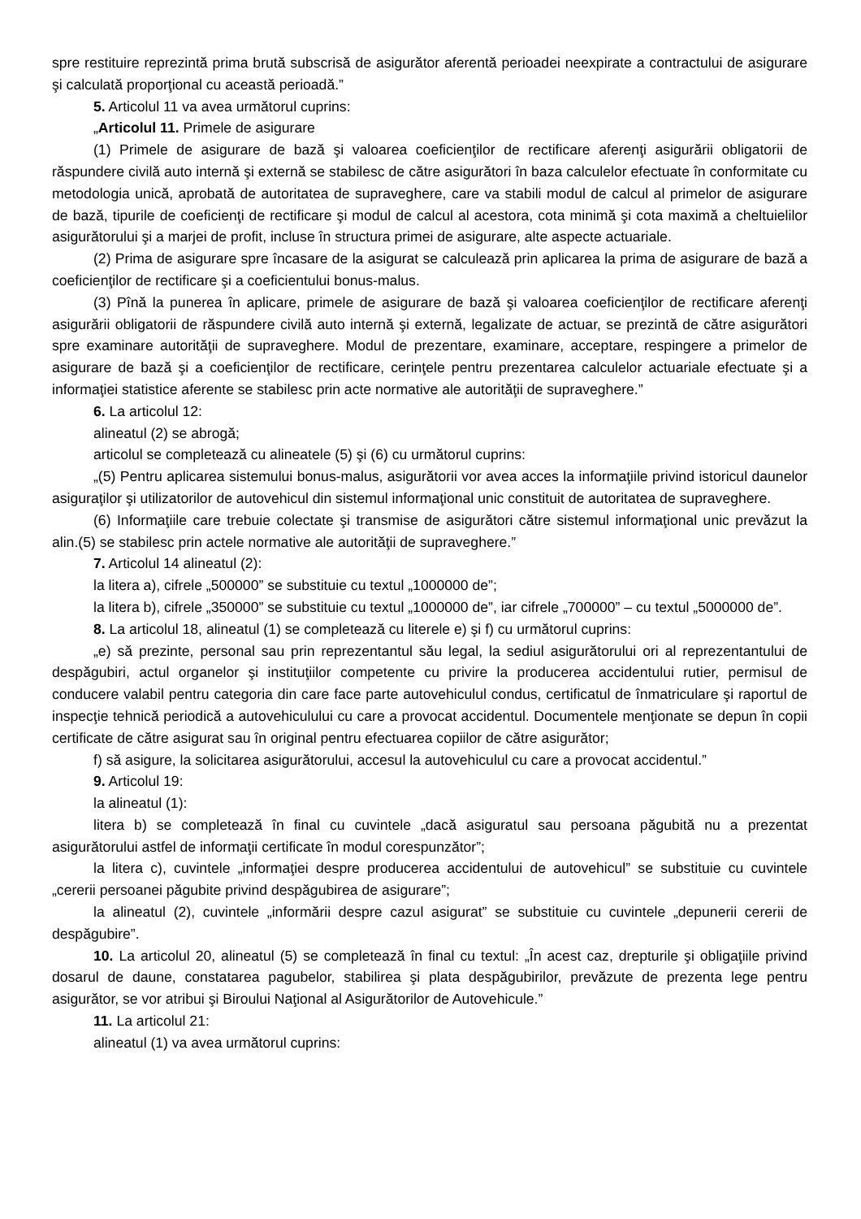spre restituire reprezintă prima brută subscrisă de asigurător aferentă perioadei neexpirate a contractului de asigurare şi calculată proporţional cu această perioadă.”
5. Articolul 11 va avea următorul cuprins:
„Articolul 11. Primele de asigurare
(1) Primele de asigurare de bază şi valoarea coeficienţilor de rectificare aferenţi asigurării obligatorii de răspundere civilă auto internă şi externă se stabilesc de către asigurători în baza calculelor efectuate în conformitate cu metodologia unică, aprobată de autoritatea de supraveghere, care va stabili modul de calcul al primelor de asigurare de bază, tipurile de coeficienţi de rectificare şi modul de calcul al acestora, cota minimă şi cota maximă a cheltuielilor asigurătorului şi a marjei de profit, incluse în structura primei de asigurare, alte aspecte actuariale.
(2) Prima de asigurare spre încasare de la asigurat se calculează prin aplicarea la prima de asigurare de bază a coeficienţilor de rectificare şi a coeficientului bonus-malus.
(3) Pînă la punerea în aplicare, primele de asigurare de bază şi valoarea coeficienţilor de rectificare aferenţi asigurării obligatorii de răspundere civilă auto internă şi externă, legalizate de actuar, se prezintă de către asigurători spre examinare autorităţii de supraveghere. Modul de prezentare, examinare, acceptare, respingere a primelor de asigurare de bază şi a coeficienţilor de rectificare, cerinţele pentru prezentarea calculelor actuariale efectuate şi a informaţiei statistice aferente se stabilesc prin acte normative ale autorităţii de supraveghere.”
6. La articolul 12:
alineatul (2) se abrogă;
articolul se completează cu alineatele (5) şi (6) cu următorul cuprins:
„(5) Pentru aplicarea sistemului bonus-malus, asigurătorii vor avea acces la informaţiile privind istoricul daunelor asiguraţilor şi utilizatorilor de autovehicul din sistemul informaţional unic constituit de autoritatea de supraveghere.
(6) Informaţiile care trebuie colectate şi transmise de asigurători către sistemul informaţional unic prevăzut la alin.(5) se stabilesc prin actele normative ale autorităţii de supraveghere.”
7. Articolul 14 alineatul (2):
la litera a), cifrele „500000” se substituie cu textul „1000000 de”;
la litera b), cifrele „350000” se substituie cu textul „1000000 de”, iar cifrele „700000” – cu textul „5000000 de”.
8. La articolul 18, alineatul (1) se completează cu literele e) şi f) cu următorul cuprins:
„e) să prezinte, personal sau prin reprezentantul său legal, la sediul asigurătorului ori al reprezentantului de despăgubiri, actul organelor şi instituţiilor competente cu privire la producerea accidentului rutier, permisul de conducere valabil pentru categoria din care face parte autovehiculul condus, certificatul de înmatriculare şi raportul de inspecţie tehnică periodică a autovehiculului cu care a provocat accidentul. Documentele menţionate se depun în copii certificate de către asigurat sau în original pentru efectuarea copiilor de către asigurător;
f) să asigure, la solicitarea asigurătorului, accesul la autovehiculul cu care a provocat accidentul.”
9. Articolul 19:
la alineatul (1):
litera b) se completează în final cu cuvintele „dacă asiguratul sau persoana păgubită nu a prezentat asigurătorului astfel de informaţii certificate în modul corespunzător”;
la litera c), cuvintele „informaţiei despre producerea accidentului de autovehicul” se substituie cu cuvintele „cererii persoanei păgubite privind despăgubirea de asigurare”;
la alineatul (2), cuvintele „informării despre cazul asigurat” se substituie cu cuvintele „depunerii cererii de despăgubire”.
10. La articolul 20, alineatul (5) se completează în final cu textul: „În acest caz, drepturile şi obligaţiile privind dosarul de daune, constatarea pagubelor, stabilirea şi plata despăgubirilor, prevăzute de prezenta lege pentru asigurător, se vor atribui şi Biroului Naţional al Asigurătorilor de Autovehicule.”
11. La articolul 21:
alineatul (1) va avea următorul cuprins: